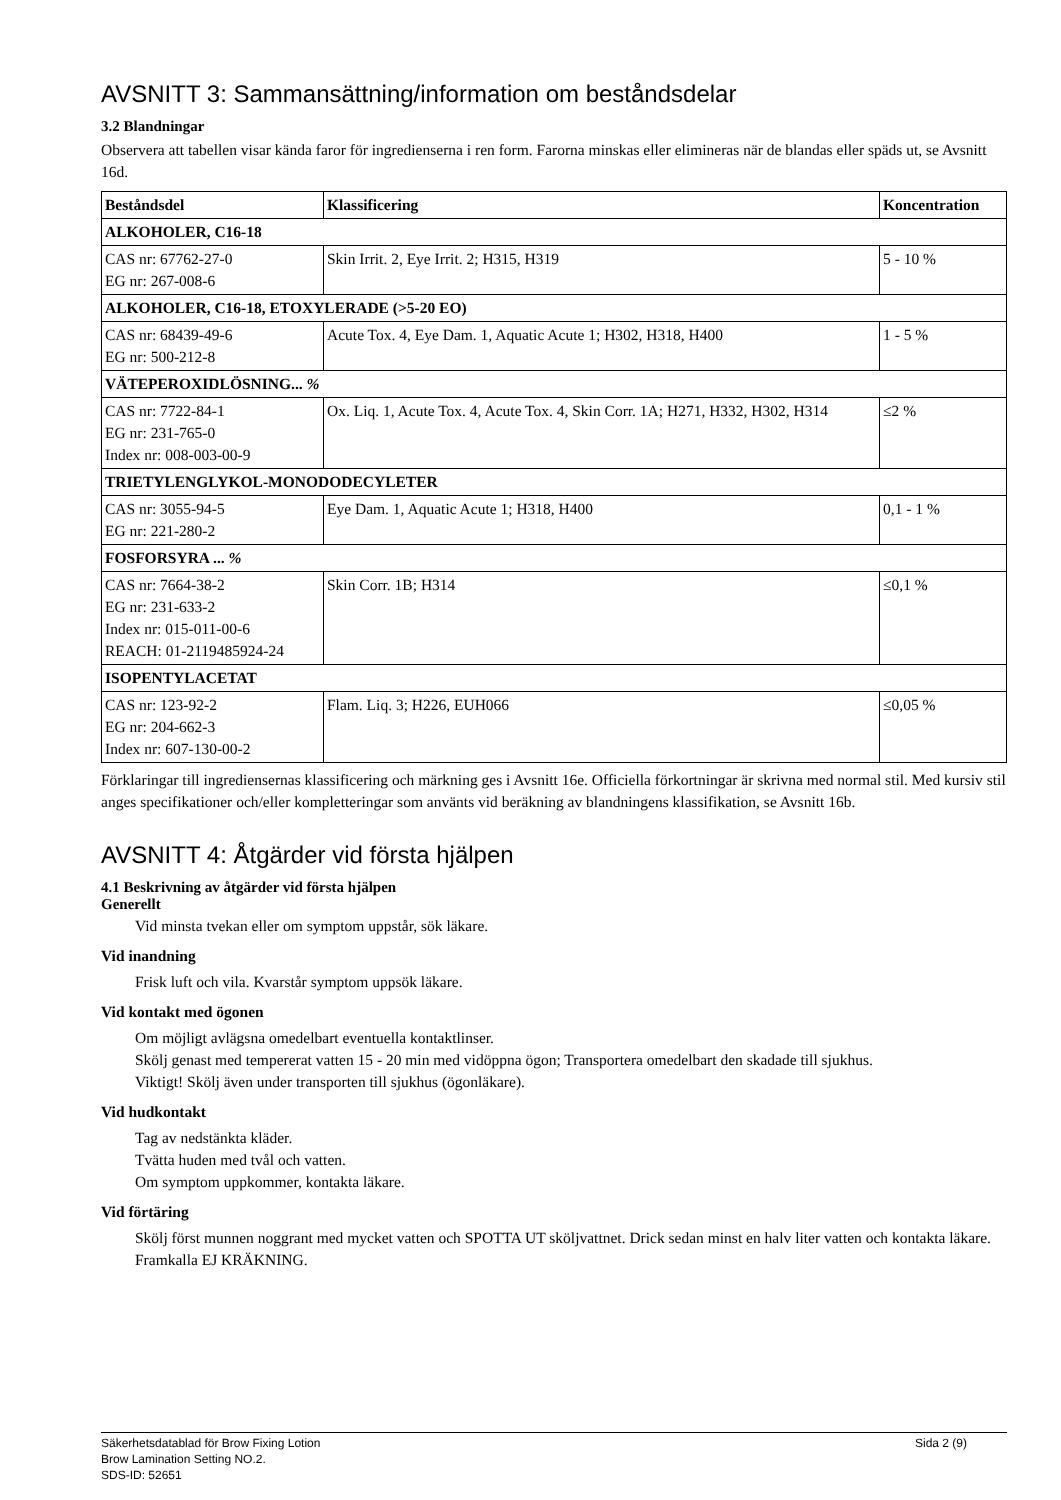AVSNITT 3: Sammansättning/information om beståndsdelar
3.2 Blandningar
Observera att tabellen visar kända faror för ingredienserna i ren form. Farorna minskas eller elimineras när de blandas eller späds ut, se Avsnitt 16d.
| Beståndsdel | Klassificering | Koncentration |
| --- | --- | --- |
| ALKOHOLER, C16-18 | | |
| CAS nr: 67762-27-0 EG nr: 267-008-6 | Skin Irrit. 2, Eye Irrit. 2; H315, H319 | 5 - 10 % |
| ALKOHOLER, C16-18, ETOXYLERADE (>5-20 EO) | | |
| CAS nr: 68439-49-6 EG nr: 500-212-8 | Acute Tox. 4, Eye Dam. 1, Aquatic Acute 1; H302, H318, H400 | 1 - 5 % |
| VÄTEPEROXIDLÖSNING... % | | |
| CAS nr: 7722-84-1 EG nr: 231-765-0 Index nr: 008-003-00-9 | Ox. Liq. 1, Acute Tox. 4, Acute Tox. 4, Skin Corr. 1A; H271, H332, H302, H314 | ≤2 % |
| TRIETYLENGLYKOL-MONODODECYLETER | | |
| CAS nr: 3055-94-5 EG nr: 221-280-2 | Eye Dam. 1, Aquatic Acute 1; H318, H400 | 0,1 - 1 % |
| FOSFORSYRA ... % | | |
| CAS nr: 7664-38-2 EG nr: 231-633-2 Index nr: 015-011-00-6 REACH: 01-2119485924-24 | Skin Corr. 1B; H314 | ≤0,1 % |
| ISOPENTYLACETAT | | |
| CAS nr: 123-92-2 EG nr: 204-662-3 Index nr: 607-130-00-2 | Flam. Liq. 3; H226, EUH066 | ≤0,05 % |
Förklaringar till ingrediensernas klassificering och märkning ges i Avsnitt 16e. Officiella förkortningar är skrivna med normal stil. Med kursiv stil anges specifikationer och/eller kompletteringar som använts vid beräkning av blandningens klassifikation, se Avsnitt 16b.
AVSNITT 4: Åtgärder vid första hjälpen
4.1 Beskrivning av åtgärder vid första hjälpen
Generellt
Vid minsta tvekan eller om symptom uppstår, sök läkare.
Vid inandning
Frisk luft och vila. Kvarstår symptom uppsök läkare.
Vid kontakt med ögonen
Om möjligt avlägsna omedelbart eventuella kontaktlinser.
Skölj genast med tempererat vatten 15 - 20 min med vidöppna ögon; Transportera omedelbart den skadade till sjukhus.
Viktigt! Skölj även under transporten till sjukhus (ögonläkare).
Vid hudkontakt
Tag av nedstänkta kläder.
Tvätta huden med tvål och vatten.
Om symptom uppkommer, kontakta läkare.
Vid förtäring
Skölj först munnen noggrant med mycket vatten och SPOTTA UT sköljvattnet. Drick sedan minst en halv liter vatten och kontakta läkare. Framkalla EJ KRÄKNING.
Säkerhetsdatablad för Brow Fixing Lotion
Brow Lamination Setting NO.2.
SDS-ID: 52651
Sida 2 (9)